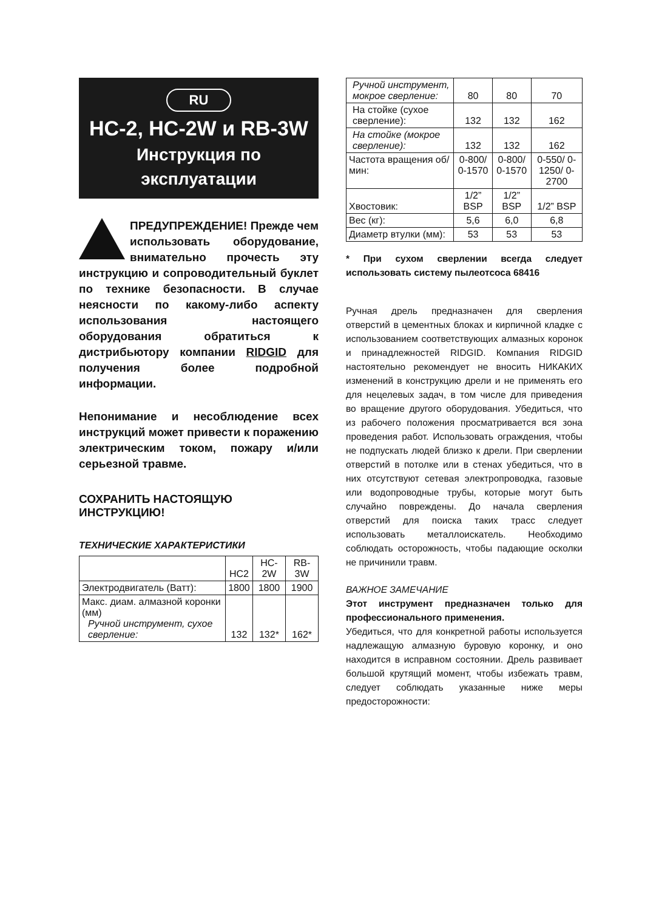RU
HC-2, HC-2W и RB-3W
Инструкция по
эксплуатации
ПРЕДУПРЕЖДЕНИЕ! Прежде чем использовать оборудование, внимательно прочесть эту инструкцию и сопроводительный буклет по технике безопасности. В случае неясности по какому-либо аспекту использования настоящего оборудования обратиться к дистрибьютору компании RIDGID для получения более подробной информации.
Непонимание и несоблюдение всех инструкций может привести к поражению электрическим током, пожару и/или серьезной травме.
СОХРАНИТЬ НАСТОЯЩУЮ ИНСТРУКЦИЮ!
ТЕХНИЧЕСКИЕ ХАРАКТЕРИСТИКИ
| | HC2 | HC-2W | RB-3W |
| --- | --- | --- | --- |
| Электродвигатель (Ватт): | 1800 | 1800 | 1900 |
| Макс. диам. алмазной коронки (мм) Ручной инструмент, сухое сверление: | 132 | 132* | 162* |
| Ручной инструмент, мокрое сверление: | 80 | 80 | 70 |
| На стойке (сухое сверление): | 132 | 132 | 162 |
| На стойке (мокрое сверление): | 132 | 132 | 162 |
| Частота вращения об/мин: | 0-800/ 0-1570 | 0-800/ 0-1570 | 0-550/ 0-1250/ 0-2700 |
| Хвостовик: | 1/2” BSP | 1/2” BSP | 1/2” BSP |
| Вес (кг): | 5,6 | 6,0 | 6,8 |
| Диаметр втулки (мм): | 53 | 53 | 53 |
* При сухом сверлении всегда следует использовать систему пылеотсоса 68416
Ручная дрель предназначен для сверления отверстий в цементных блоках и кирпичной кладке с использованием соответствующих алмазных коронок и принадлежностей RIDGID. Компания RIDGID настоятельно рекомендует не вносить НИКАКИХ изменений в конструкцию дрели и не применять его для нецелевых задач, в том числе для приведения во вращение другого оборудования. Убедиться, что из рабочего положения просматривается вся зона проведения работ. Использовать ограждения, чтобы не подпускать людей близко к дрели. При сверлении отверстий в потолке или в стенах убедиться, что в них отсутствуют сетевая электропроводка, газовые или водопроводные трубы, которые могут быть случайно повреждены. До начала сверления отверстий для поиска таких трасс следует использовать металлоискатель. Необходимо соблюдать осторожность, чтобы падающие осколки не причинили травм.
ВАЖНОЕ ЗАМЕЧАНИЕ
Этот инструмент предназначен только для профессионального применения.
Убедиться, что для конкретной работы используется надлежащую алмазную буровую коронку, и оно находится в исправном состоянии. Дрель развивает большой крутящий момент, чтобы избежать травм, следует соблюдать указанные ниже меры предосторожности: